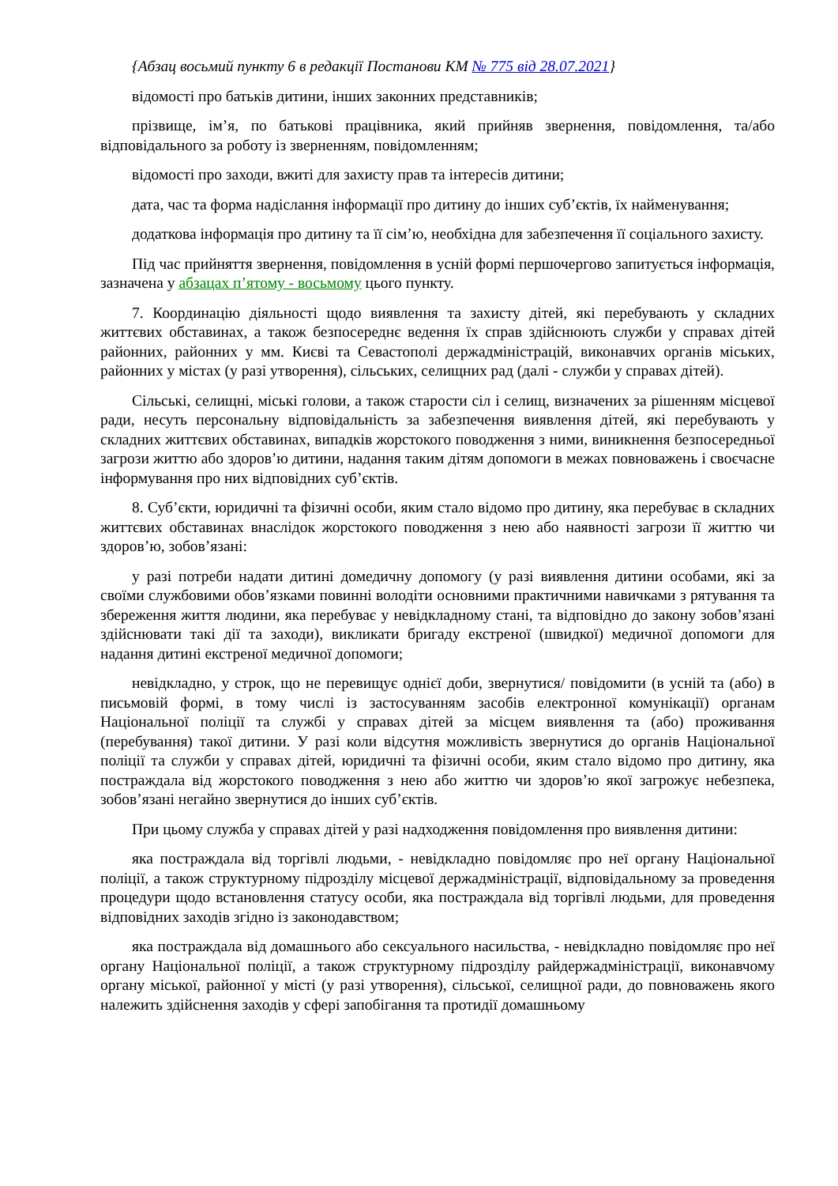{Абзац восьмий пункту 6 в редакції Постанови КМ № 775 від 28.07.2021}
відомості про батьків дитини, інших законних представників;
прізвище, ім’я, по батькові працівника, який прийняв звернення, повідомлення, та/або відповідального за роботу із зверненням, повідомленням;
відомості про заходи, вжиті для захисту прав та інтересів дитини;
дата, час та форма надіслання інформації про дитину до інших суб’єктів, їх найменування;
додаткова інформація про дитину та її сім’ю, необхідна для забезпечення її соціального захисту.
Під час прийняття звернення, повідомлення в усній формі першочергово запитується інформація, зазначена у абзацах п’ятому - восьмому цього пункту.
7. Координацію діяльності щодо виявлення та захисту дітей, які перебувають у складних життєвих обставинах, а також безпосереднє ведення їх справ здійснюють служби у справах дітей районних, районних у мм. Києві та Севастополі держадміністрацій, виконавчих органів міських, районних у містах (у разі утворення), сільських, селищних рад (далі - служби у справах дітей).
Сільські, селищні, міські голови, а також старости сіл і селищ, визначених за рішенням місцевої ради, несуть персональну відповідальність за забезпечення виявлення дітей, які перебувають у складних життєвих обставинах, випадків жорстокого поводження з ними, виникнення безпосередньої загрози життю або здоров’ю дитини, надання таким дітям допомоги в межах повноважень і своєчасне інформування про них відповідних суб’єктів.
8. Суб’єкти, юридичні та фізичні особи, яким стало відомо про дитину, яка перебуває в складних життєвих обставинах внаслідок жорстокого поводження з нею або наявності загрози її життю чи здоров’ю, зобов’язані:
у разі потреби надати дитині домедичну допомогу (у разі виявлення дитини особами, які за своїми службовими обов’язками повинні володіти основними практичними навичками з рятування та збереження життя людини, яка перебуває у невідкладному стані, та відповідно до закону зобов’язані здійснювати такі дії та заходи), викликати бригаду екстреної (швидкої) медичної допомоги для надання дитині екстреної медичної допомоги;
невідкладно, у строк, що не перевищує однієї доби, звернутися/ повідомити (в усній та (або) в письмовій формі, в тому числі із застосуванням засобів електронної комунікації) органам Національної поліції та службі у справах дітей за місцем виявлення та (або) проживання (перебування) такої дитини. У разі коли відсутня можливість звернутися до органів Національної поліції та служби у справах дітей, юридичні та фізичні особи, яким стало відомо про дитину, яка постраждала від жорстокого поводження з нею або життю чи здоров’ю якої загрожує небезпека, зобов’язані негайно звернутися до інших суб’єктів.
При цьому служба у справах дітей у разі надходження повідомлення про виявлення дитини:
яка постраждала від торгівлі людьми, - невідкладно повідомляє про неї органу Національної поліції, а також структурному підрозділу місцевої держадміністрації, відповідальному за проведення процедури щодо встановлення статусу особи, яка постраждала від торгівлі людьми, для проведення відповідних заходів згідно із законодавством;
яка постраждала від домашнього або сексуального насильства, - невідкладно повідомляє про неї органу Національної поліції, а також структурному підрозділу райдержадміністрації, виконавчому органу міської, районної у місті (у разі утворення), сільської, селищної ради, до повноважень якого належить здійснення заходів у сфері запобігання та протидії домашньому